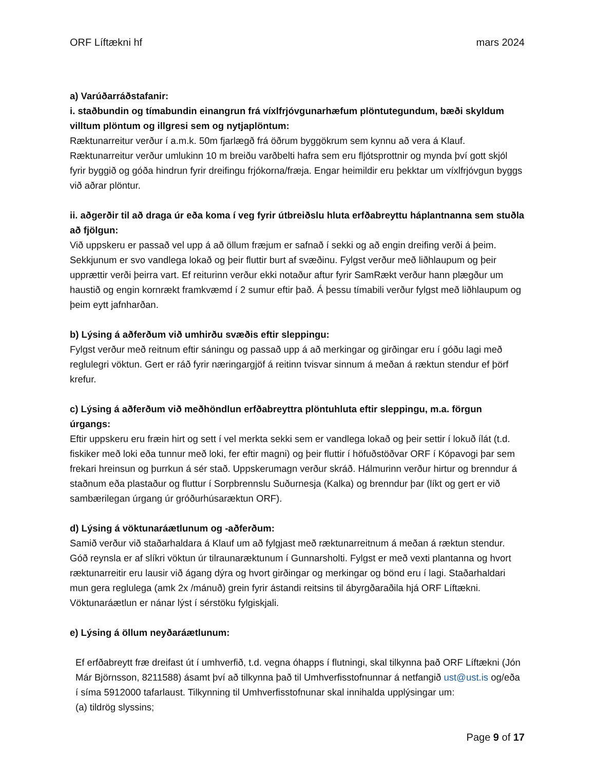ORF Líftækni hf mars 2024
a) Varúðarráðstafanir:
i. staðbundin og tímabundin einangrun frá víxlfrjóvgunarhæfum plöntutegundum, bæði skyldum villtum plöntum og illgresi sem og nytjaplöntum:
Ræktunarreitur verður í a.m.k. 50m fjarlægð frá öðrum byggökrum sem kynnu að vera á Klauf. Ræktunarreitur verður umlukinn 10 m breiðu varðbelti hafra sem eru fljótsprottnir og mynda því gott skjól fyrir byggið og góða hindrun fyrir dreifingu frjókorna/fræja. Engar heimildir eru þekktar um víxlfrjóvgun byggs við aðrar plöntur.
ii. aðgerðir til að draga úr eða koma í veg fyrir útbreiðslu hluta erfðabreyttu háplantnanna sem stuðla að fjölgun:
Við uppskeru er passað vel upp á að öllum fræjum er safnað í sekki og að engin dreifing verði á þeim. Sekkjunum er svo vandlega lokað og þeir fluttir burt af svæðinu. Fylgst verður með liðhlaupum og þeir upprættir verði þeirra vart. Ef reiturinn verður ekki notaður aftur fyrir SamRækt verður hann plægður um haustið og engin kornrækt framkvæmd í 2 sumur eftir það. Á þessu tímabili verður fylgst með liðhlaupum og þeim eytt jafnharðan.
b) Lýsing á aðferðum við umhirðu svæðis eftir sleppingu:
Fylgst verður með reitnum eftir sáningu og passað upp á að merkingar og girðingar eru í góðu lagi með reglulegri vöktun. Gert er ráð fyrir næringargjöf á reitinn tvisvar sinnum á meðan á ræktun stendur ef þörf krefur.
c) Lýsing á aðferðum við meðhöndlun erfðabreyttra plöntuhluta eftir sleppingu, m.a. förgun úrgangs:
Eftir uppskeru eru fræin hirt og sett í vel merkta sekki sem er vandlega lokað og þeir settir í lokuð ílát (t.d. fiskiker með loki eða tunnur með loki, fer eftir magni) og þeir fluttir í höfuðstöðvar ORF í Kópavogi þar sem frekari hreinsun og þurrkun á sér stað. Uppskerumagn verður skráð. Hálmurinn verður hirtur og brenndur á staðnum eða plastaður og fluttur í Sorpbrennslu Suðurnesja (Kalka) og brenndur þar (líkt og gert er við sambærilegan úrgang úr gróðurhúsaræktun ORF).
d) Lýsing á vöktunaráætlunum og -aðferðum:
Samið verður við staðarhaldara á Klauf um að fylgjast með ræktunarreitnum á meðan á ræktun stendur. Góð reynsla er af slíkri vöktun úr tilraunaræktunum í Gunnarsholti. Fylgst er með vexti plantanna og hvort ræktunarreitir eru lausir við ágang dýra og hvort girðingar og merkingar og bönd eru í lagi. Staðarhaldari mun gera reglulega (amk 2x /mánuð) grein fyrir ástandi reitsins til ábyrgðaraðila hjá ORF Líftækni. Vöktunaráætlun er nánar lýst í sérstöku fylgiskjali.
e) Lýsing á öllum neyðaráætlunum:
Ef erfðabreytt fræ dreifast út í umhverfið, t.d. vegna óhapps í flutningi, skal tilkynna það ORF Líftækni (Jón Már Björnsson, 8211588) ásamt því að tilkynna það til Umhverfisstofnunnar á netfangið ust@ust.is og/eða í síma 5912000 tafarlaust. Tilkynning til Umhverfisstofnunar skal innihalda upplýsingar um:
(a) tildrög slyssins;
Page 9 of 17